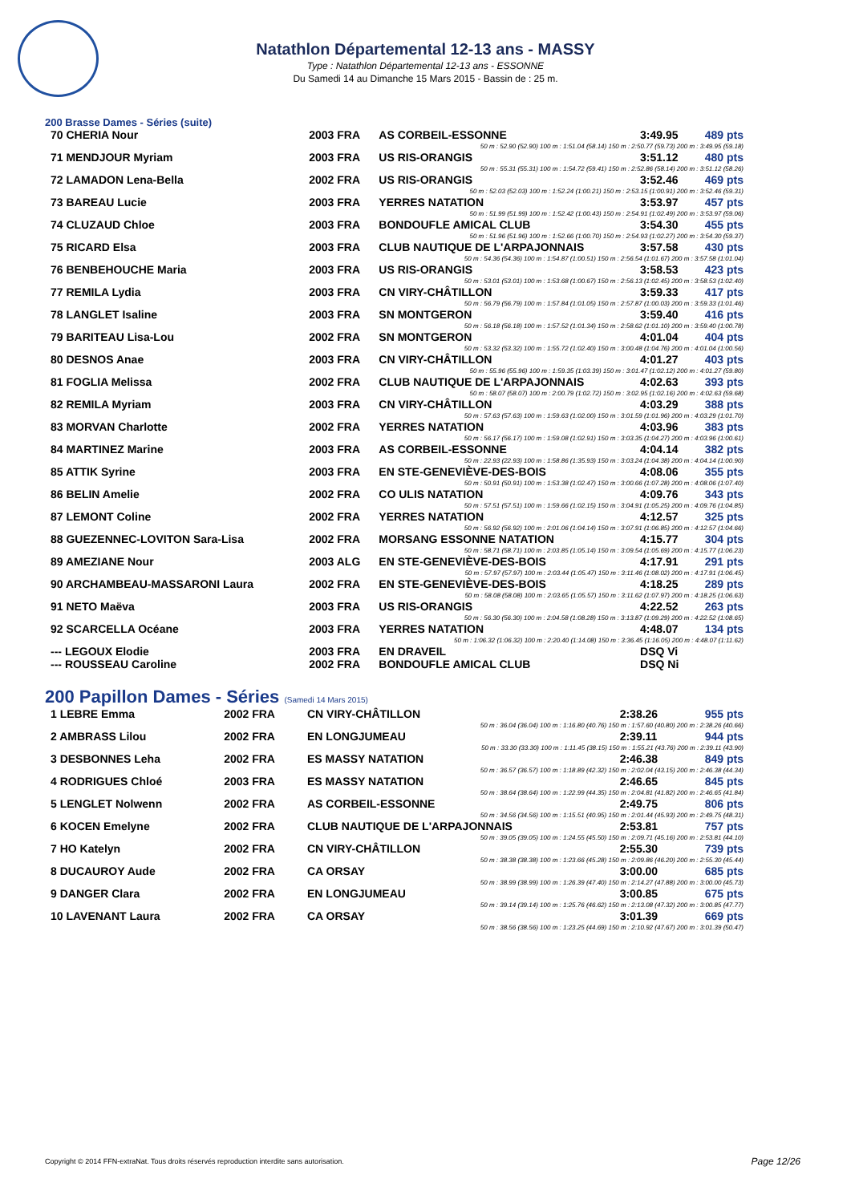Natathlon Départemental 12-13 ans - MASSY
Type : Natathlon Départemental 12-13 ans - ESSONNE
Du Samedi 14 au Dimanche 15 Mars 2015 - Bassin de : 25 m.
200 Brasse Dames - Séries (suite)
| 70 CHERIA Nour | 2003 FRA | AS CORBEIL-ESSONNE | 3:49.95 | 489 pts |
| 50 m : 52.90 (52.90) 100 m : 1:51.04 (58.14) 150 m : 2:50.77 (59.73) 200 m : 3:49.95 (59.18) | | | | |
| 71 MENDJOUR Myriam | 2003 FRA | US RIS-ORANGIS | 3:51.12 | 480 pts |
| 50 m : 55.31 (55.31) 100 m : 1:54.72 (59.41) 150 m : 2:52.86 (58.14) 200 m : 3:51.12 (58.26) | | | | |
| 72 LAMADON Lena-Bella | 2002 FRA | US RIS-ORANGIS | 3:52.46 | 469 pts |
| 50 m : 52.03 (52.03) 100 m : 1:52.24 (1:00.21) 150 m : 2:53.15 (1:00.91) 200 m : 3:52.46 (59.31) | | | | |
| 73 BAREAU Lucie | 2003 FRA | YERRES NATATION | 3:53.97 | 457 pts |
| 50 m : 51.99 (51.99) 100 m : 1:52.42 (1:00.43) 150 m : 2:54.91 (1:02.49) 200 m : 3:53.97 (59.06) | | | | |
| 74 CLUZAUD Chloe | 2003 FRA | BONDOUFLE AMICAL CLUB | 3:54.30 | 455 pts |
| 50 m : 51.96 (51.96) 100 m : 1:52.66 (1:00.70) 150 m : 2:54.93 (1:02.27) 200 m : 3:54.30 (59.37) | | | | |
| 75 RICARD Elsa | 2003 FRA | CLUB NAUTIQUE DE L'ARPAJONNAIS | 3:57.58 | 430 pts |
| 50 m : 54.36 (54.36) 100 m : 1:54.87 (1:00.51) 150 m : 2:56.54 (1:01.67) 200 m : 3:57.58 (1:01.04) | | | | |
| 76 BENBEHOUCHE Maria | 2003 FRA | US RIS-ORANGIS | 3:58.53 | 423 pts |
| 50 m : 53.01 (53.01) 100 m : 1:53.68 (1:00.67) 150 m : 2:56.13 (1:02.45) 200 m : 3:58.53 (1:02.40) | | | | |
| 77 REMILA Lydia | 2003 FRA | CN VIRY-CHÂTILLON | 3:59.33 | 417 pts |
| 50 m : 56.79 (56.79) 100 m : 1:57.84 (1:01.05) 150 m : 2:57.87 (1:00.03) 200 m : 3:59.33 (1:01.46) | | | | |
| 78 LANGLET Isaline | 2003 FRA | SN MONTGERON | 3:59.40 | 416 pts |
| 50 m : 56.18 (56.18) 100 m : 1:57.52 (1:01.34) 150 m : 2:58.62 (1:01.10) 200 m : 3:59.40 (1:00.78) | | | | |
| 79 BARITEAU Lisa-Lou | 2002 FRA | SN MONTGERON | 4:01.04 | 404 pts |
| 50 m : 53.32 (53.32) 100 m : 1:55.72 (1:02.40) 150 m : 3:00.48 (1:04.76) 200 m : 4:01.04 (1:00.56) | | | | |
| 80 DESNOS Anae | 2003 FRA | CN VIRY-CHÂTILLON | 4:01.27 | 403 pts |
| 50 m : 55.96 (55.96) 100 m : 1:59.35 (1:03.39) 150 m : 3:01.47 (1:02.12) 200 m : 4:01.27 (59.80) | | | | |
| 81 FOGLIA Melissa | 2002 FRA | CLUB NAUTIQUE DE L'ARPAJONNAIS | 4:02.63 | 393 pts |
| 50 m : 58.07 (58.07) 100 m : 2:00.79 (1:02.72) 150 m : 3:02.95 (1:02.16) 200 m : 4:02.63 (59.68) | | | | |
| 82 REMILA Myriam | 2003 FRA | CN VIRY-CHÂTILLON | 4:03.29 | 388 pts |
| 50 m : 57.63 (57.63) 100 m : 1:59.63 (1:02.00) 150 m : 3:01.59 (1:01.96) 200 m : 4:03.29 (1:01.70) | | | | |
| 83 MORVAN Charlotte | 2002 FRA | YERRES NATATION | 4:03.96 | 383 pts |
| 50 m : 56.17 (56.17) 100 m : 1:59.08 (1:02.91) 150 m : 3:03.35 (1:04.27) 200 m : 4:03.96 (1:00.61) | | | | |
| 84 MARTINEZ Marine | 2003 FRA | AS CORBEIL-ESSONNE | 4:04.14 | 382 pts |
| 50 m : 22.93 (22.93) 100 m : 1:58.86 (1:35.93) 150 m : 3:03.24 (1:04.38) 200 m : 4:04.14 (1:00.90) | | | | |
| 85 ATTIK Syrine | 2003 FRA | EN STE-GENEVIÈVE-DES-BOIS | 4:08.06 | 355 pts |
| 50 m : 50.91 (50.91) 100 m : 1:53.38 (1:02.47) 150 m : 3:00.66 (1:07.28) 200 m : 4:08.06 (1:07.40) | | | | |
| 86 BELIN Amelie | 2002 FRA | CO ULIS NATATION | 4:09.76 | 343 pts |
| 50 m : 57.51 (57.51) 100 m : 1:59.66 (1:02.15) 150 m : 3:04.91 (1:05.25) 200 m : 4:09.76 (1:04.85) | | | | |
| 87 LEMONT Coline | 2002 FRA | YERRES NATATION | 4:12.57 | 325 pts |
| 50 m : 56.92 (56.92) 100 m : 2:01.06 (1:04.14) 150 m : 3:07.91 (1:06.85) 200 m : 4:12.57 (1:04.66) | | | | |
| 88 GUEZENNEC-LOVITON Sara-Lisa | 2002 FRA | MORSANG ESSONNE NATATION | 4:15.77 | 304 pts |
| 50 m : 58.71 (58.71) 100 m : 2:03.85 (1:05.14) 150 m : 3:09.54 (1:05.69) 200 m : 4:15.77 (1:06.23) | | | | |
| 89 AMEZIANE Nour | 2003 ALG | EN STE-GENEVIÈVE-DES-BOIS | 4:17.91 | 291 pts |
| 50 m : 57.97 (57.97) 100 m : 2:03.44 (1:05.47) 150 m : 3:11.46 (1:08.02) 200 m : 4:17.91 (1:06.45) | | | | |
| 90 ARCHAMBEAU-MASSARONI Laura | 2002 FRA | EN STE-GENEVIÈVE-DES-BOIS | 4:18.25 | 289 pts |
| 50 m : 58.08 (58.08) 100 m : 2:03.65 (1:05.57) 150 m : 3:11.62 (1:07.97) 200 m : 4:18.25 (1:06.63) | | | | |
| 91 NETO Maëva | 2003 FRA | US RIS-ORANGIS | 4:22.52 | 263 pts |
| 50 m : 56.30 (56.30) 100 m : 2:04.58 (1:08.28) 150 m : 3:13.87 (1:09.29) 200 m : 4:22.52 (1:08.65) | | | | |
| 92 SCARCELLA Océane | 2003 FRA | YERRES NATATION | 4:48.07 | 134 pts |
| 50 m : 1:06.32 (1:06.32) 100 m : 2:20.40 (1:14.08) 150 m : 3:36.45 (1:16.05) 200 m : 4:48.07 (1:11.62) | | | | |
| --- LEGOUX Elodie | 2003 FRA | EN DRAVEIL | DSQ Vi | |
| --- ROUSSEAU Caroline | 2002 FRA | BONDOUFLE AMICAL CLUB | DSQ Ni | |
200 Papillon Dames - Séries (Samedi 14 Mars 2015)
| 1 LEBRE Emma | 2002 FRA | CN VIRY-CHÂTILLON | 2:38.26 | 955 pts |
| 50 m : 36.04 (36.04) 100 m : 1:16.80 (40.76) 150 m : 1:57.60 (40.80) 200 m : 2:38.26 (40.66) | | | | |
| 2 AMBRASS Lilou | 2002 FRA | EN LONGJUMEAU | 2:39.11 | 944 pts |
| 50 m : 33.30 (33.30) 100 m : 1:11.45 (38.15) 150 m : 1:55.21 (43.76) 200 m : 2:39.11 (43.90) | | | | |
| 3 DESBONNES Leha | 2002 FRA | ES MASSY NATATION | 2:46.38 | 849 pts |
| 50 m : 36.57 (36.57) 100 m : 1:18.89 (42.32) 150 m : 2:02.04 (43.15) 200 m : 2:46.38 (44.34) | | | | |
| 4 RODRIGUES Chloé | 2003 FRA | ES MASSY NATATION | 2:46.65 | 845 pts |
| 50 m : 38.64 (38.64) 100 m : 1:22.99 (44.35) 150 m : 2:04.81 (41.82) 200 m : 2:46.65 (41.84) | | | | |
| 5 LENGLET Nolwenn | 2002 FRA | AS CORBEIL-ESSONNE | 2:49.75 | 806 pts |
| 50 m : 34.56 (34.56) 100 m : 1:15.51 (40.95) 150 m : 2:01.44 (45.93) 200 m : 2:49.75 (48.31) | | | | |
| 6 KOCEN Emelyne | 2002 FRA | CLUB NAUTIQUE DE L'ARPAJONNAIS | 2:53.81 | 757 pts |
| 50 m : 39.05 (39.05) 100 m : 1:24.55 (45.50) 150 m : 2:09.71 (45.16) 200 m : 2:53.81 (44.10) | | | | |
| 7 HO Katelyn | 2002 FRA | CN VIRY-CHÂTILLON | 2:55.30 | 739 pts |
| 50 m : 38.38 (38.38) 100 m : 1:23.66 (45.28) 150 m : 2:09.86 (46.20) 200 m : 2:55.30 (45.44) | | | | |
| 8 DUCAUROY Aude | 2002 FRA | CA ORSAY | 3:00.00 | 685 pts |
| 50 m : 38.99 (38.99) 100 m : 1:26.39 (47.40) 150 m : 2:14.27 (47.88) 200 m : 3:00.00 (45.73) | | | | |
| 9 DANGER Clara | 2002 FRA | EN LONGJUMEAU | 3:00.85 | 675 pts |
| 50 m : 39.14 (39.14) 100 m : 1:25.76 (46.62) 150 m : 2:13.08 (47.32) 200 m : 3:00.85 (47.77) | | | | |
| 10 LAVENANT Laura | 2002 FRA | CA ORSAY | 3:01.39 | 669 pts |
| 50 m : 38.56 (38.56) 100 m : 1:23.25 (44.69) 150 m : 2:10.92 (47.67) 200 m : 3:01.39 (50.47) | | | | |
Copyright © 2014 FFN-extraNat. Tous droits réservés reproduction interdite sans autorisation.
Page 12/26